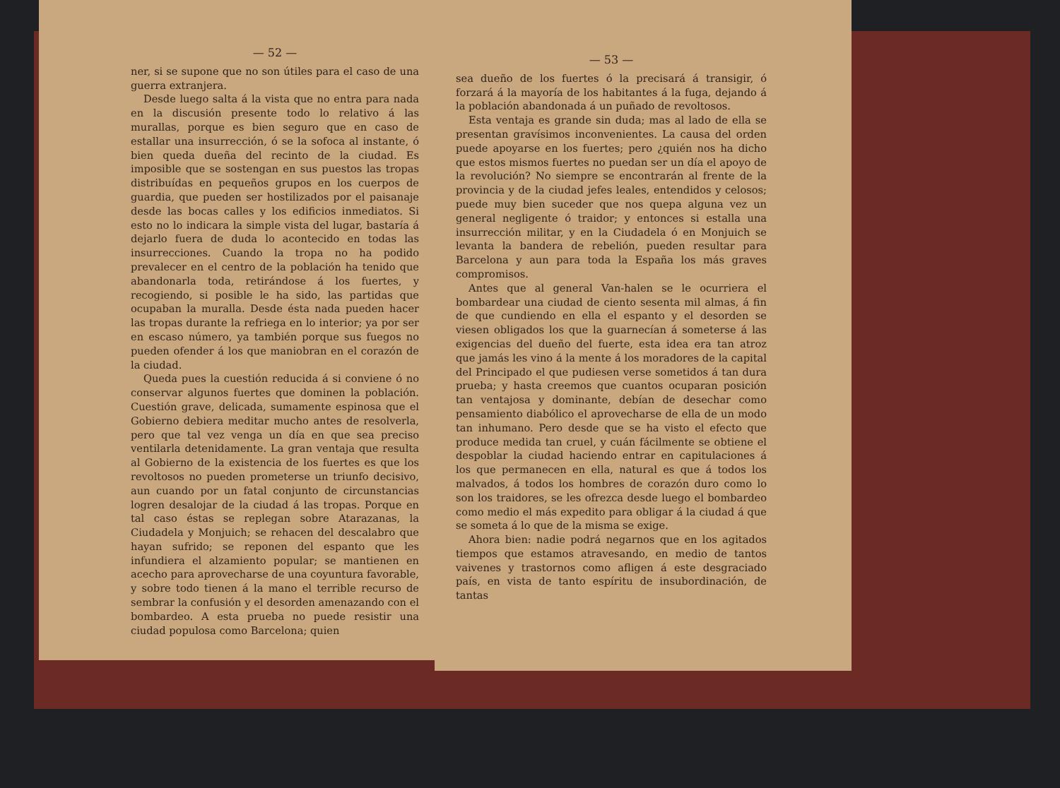— 52 —
ner, si se supone que no son útiles para el caso de una guerra extranjera.
Desde luego salta á la vista que no entra para nada en la discusión presente todo lo relativo á las murallas, porque es bien seguro que en caso de estallar una insurrección, ó se la sofoca al instante, ó bien queda dueña del recinto de la ciudad. Es imposible que se sostengan en sus puestos las tropas distribuídas en pequeños grupos en los cuerpos de guardia, que pueden ser hostilizados por el paisanaje desde las bocas calles y los edificios inmediatos. Si esto no lo indicara la simple vista del lugar, bastaría á dejarlo fuera de duda lo acontecido en todas las insurrecciones. Cuando la tropa no ha podido prevalecer en el centro de la población ha tenido que abandonarla toda, retirándose á los fuertes, y recogiendo, si posible le ha sido, las partidas que ocupaban la muralla. Desde ésta nada pueden hacer las tropas durante la refriega en lo interior; ya por ser en escaso número, ya también porque sus fuegos no pueden ofender á los que maniobran en el corazón de la ciudad.
Queda pues la cuestión reducida á si conviene ó no conservar algunos fuertes que dominen la población. Cuestión grave, delicada, sumamente espinosa que el Gobierno debiera meditar mucho antes de resolverla, pero que tal vez venga un día en que sea preciso ventilarla detenidamente. La gran ventaja que resulta al Gobierno de la existencia de los fuertes es que los revoltosos no pueden prometerse un triunfo decisivo, aun cuando por un fatal conjunto de circunstancias logren desalojar de la ciudad á las tropas. Porque en tal caso éstas se replegan sobre Atarazanas, la Ciudadela y Monjuich; se rehacen del descalabro que hayan sufrido; se reponen del espanto que les infundiera el alzamiento popular; se mantienen en acecho para aprovecharse de una coyuntura favorable, y sobre todo tienen á la mano el terrible recurso de sembrar la confusión y el desorden amenazando con el bombardeo. A esta prueba no puede resistir una ciudad populosa como Barcelona; quien
— 53 —
sea dueño de los fuertes ó la precisará á transigir, ó forzará á la mayoría de los habitantes á la fuga, dejando á la población abandonada á un puñado de revoltosos.
Esta ventaja es grande sin duda; mas al lado de ella se presentan gravísimos inconvenientes. La causa del orden puede apoyarse en los fuertes; pero ¿quién nos ha dicho que estos mismos fuertes no puedan ser un día el apoyo de la revolución? No siempre se encontrarán al frente de la provincia y de la ciudad jefes leales, entendidos y celosos; puede muy bien suceder que nos quepa alguna vez un general negligente ó traidor; y entonces si estalla una insurrección militar, y en la Ciudadela ó en Monjuich se levanta la bandera de rebelión, pueden resultar para Barcelona y aun para toda la España los más graves compromisos.
Antes que al general Van-halen se le ocurriera el bombardear una ciudad de ciento sesenta mil almas, á fin de que cundiendo en ella el espanto y el desorden se viesen obligados los que la guarnecían á someterse á las exigencias del dueño del fuerte, esta idea era tan atroz que jamás les vino á la mente á los moradores de la capital del Principado el que pudiesen verse sometidos á tan dura prueba; y hasta creemos que cuantos ocuparan posición tan ventajosa y dominante, debían de desechar como pensamiento diabólico el aprovecharse de ella de un modo tan inhumano. Pero desde que se ha visto el efecto que produce medida tan cruel, y cuán fácilmente se obtiene el despoblar la ciudad haciendo entrar en capitulaciones á los que permanecen en ella, natural es que á todos los malvados, á todos los hombres de corazón duro como lo son los traidores, se les ofrezca desde luego el bombardeo como medio el más expedito para obligar á la ciudad á que se someta á lo que de la misma se exige.
Ahora bien: nadie podrá negarnos que en los agitados tiempos que estamos atravesando, en medio de tantos vaivenes y trastornos como afligen á este desgraciado país, en vista de tanto espíritu de insubordinación, de tantas